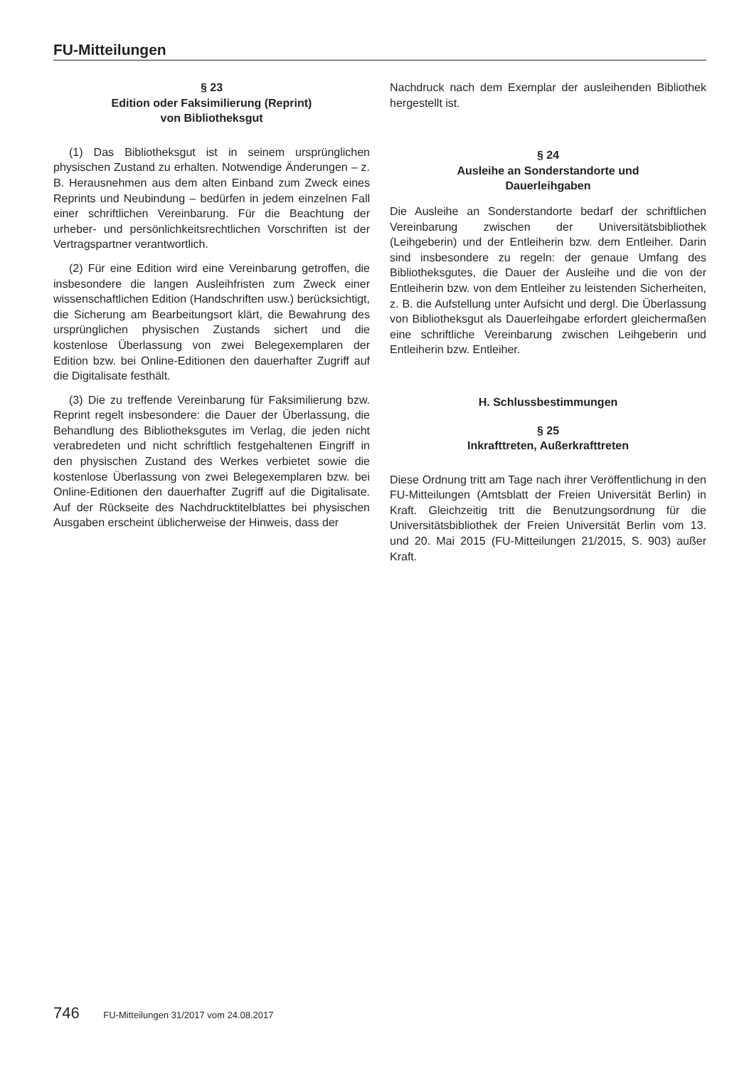FU-Mitteilungen
§ 23
Edition oder Faksimilierung (Reprint)
von Bibliotheksgut
(1) Das Bibliotheksgut ist in seinem ursprünglichen physischen Zustand zu erhalten. Notwendige Änderungen – z. B. Herausnehmen aus dem alten Einband zum Zweck eines Reprints und Neubindung – bedürfen in jedem einzelnen Fall einer schriftlichen Vereinbarung. Für die Beachtung der urheber- und persönlichkeitsrechtlichen Vorschriften ist der Vertragspartner verantwortlich.
(2) Für eine Edition wird eine Vereinbarung getroffen, die insbesondere die langen Ausleihfristen zum Zweck einer wissenschaftlichen Edition (Handschriften usw.) berücksichtigt, die Sicherung am Bearbeitungsort klärt, die Bewahrung des ursprünglichen physischen Zustands sichert und die kostenlose Überlassung von zwei Belegexemplaren der Edition bzw. bei Online-Editionen den dauerhafter Zugriff auf die Digitalisate festhält.
(3) Die zu treffende Vereinbarung für Faksimilierung bzw. Reprint regelt insbesondere: die Dauer der Überlassung, die Behandlung des Bibliotheksgutes im Verlag, die jeden nicht verabredeten und nicht schriftlich festgehaltenen Eingriff in den physischen Zustand des Werkes verbietet sowie die kostenlose Überlassung von zwei Belegexemplaren bzw. bei Online-Editionen den dauerhafter Zugriff auf die Digitalisate. Auf der Rückseite des Nachdrucktitelblattes bei physischen Ausgaben erscheint üblicherweise der Hinweis, dass der
Nachdruck nach dem Exemplar der ausleihenden Bibliothek hergestellt ist.
§ 24
Ausleihe an Sonderstandorte und
Dauerleihgaben
Die Ausleihe an Sonderstandorte bedarf der schriftlichen Vereinbarung zwischen der Universitätsbibliothek (Leihgeberin) und der Entleiherin bzw. dem Entleiher. Darin sind insbesondere zu regeln: der genaue Umfang des Bibliotheksgutes, die Dauer der Ausleihe und die von der Entleiherin bzw. von dem Entleiher zu leistenden Sicherheiten, z. B. die Aufstellung unter Aufsicht und dergl. Die Überlassung von Bibliotheksgut als Dauerleihgabe erfordert gleichermaßen eine schriftliche Vereinbarung zwischen Leihgeberin und Entleiherin bzw. Entleiher.
H. Schlussbestimmungen
§ 25
Inkrafttreten, Außerkrafttreten
Diese Ordnung tritt am Tage nach ihrer Veröffentlichung in den FU-Mitteilungen (Amtsblatt der Freien Universität Berlin) in Kraft. Gleichzeitig tritt die Benutzungsordnung für die Universitätsbibliothek der Freien Universität Berlin vom 13. und 20. Mai 2015 (FU-Mitteilungen 21/2015, S. 903) außer Kraft.
746 FU-Mitteilungen 31/2017 vom 24.08.2017